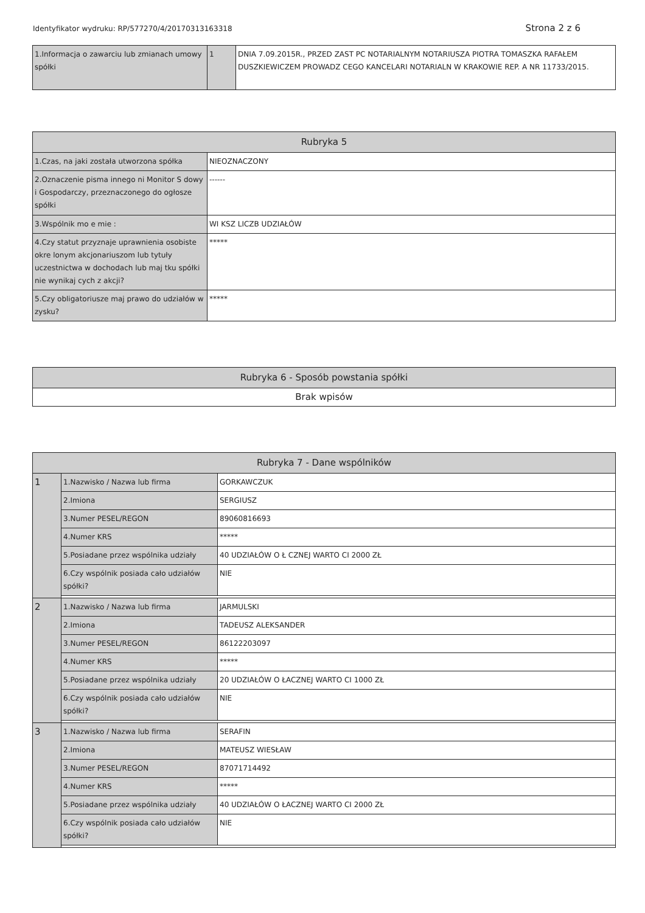Identyfikator wydruku: RP/577270/4/20170313163318 Strona 2 z 6
| 1.Informacja o zawarciu lub zmianach umowy spółki | 1 | DNIA 7.09.2015R., PRZED ZAST PC NOTARIALNYM NOTARIUSZA PIOTRA TOMASZKA RAFAŁEM DUSZKIEWICZEM PROWADZ CEGO KANCELARI NOTARIALN W KRAKOWIE REP. A NR 11733/2015. |
| Rubryka 5 | |
| --- | --- |
| 1.Czas, na jaki została utworzona spółka | NIEOZNACZONY |
| 2.Oznaczenie pisma innego ni Monitor S dowy i Gospodarczy, przeznaczonego do ogłosze spółki | ------ |
| 3.Wspólnik mo e mie : | WI KSZ LICZB UDZIAŁÓW |
| 4.Czy statut przyznaje uprawnienia osobiste okre lonym akcjonariuszom lub tytuły uczestnictwa w dochodach lub maj tku spółki nie wynikaj cych z akcji? | ***** |
| 5.Czy obligatoriusze maj prawo do udziałów w zysku? | ***** |
| Rubryka 6 - Sposób powstania spółki |
| --- |
| Brak wpisów |
| Rubryka 7 - Dane wspólników | | |
| --- | --- | --- |
| 1 | 1.Nazwisko / Nazwa lub firma | GORKAWCZUK |
| | 2.Imiona | SERGIUSZ |
| | 3.Numer PESEL/REGON | 89060816693 |
| | 4.Numer KRS | ***** |
| | 5.Posiadane przez wspólnika udziały | 40 UDZIAŁÓW O Ł CZNEJ WARTO CI 2000 ZŁ |
| | 6.Czy wspólnik posiada cało udziałów spółki? | NIE |
| 2 | 1.Nazwisko / Nazwa lub firma | JARMULSKI |
| | 2.Imiona | TADEUSZ ALEKSANDER |
| | 3.Numer PESEL/REGON | 86122203097 |
| | 4.Numer KRS | ***** |
| | 5.Posiadane przez wspólnika udziały | 20 UDZIAŁÓW O ŁACZNEJ WARTO CI 1000 ZŁ |
| | 6.Czy wspólnik posiada cało udziałów spółki? | NIE |
| 3 | 1.Nazwisko / Nazwa lub firma | SERAFIN |
| | 2.Imiona | MATEUSZ WIESŁAW |
| | 3.Numer PESEL/REGON | 87071714492 |
| | 4.Numer KRS | ***** |
| | 5.Posiadane przez wspólnika udziały | 40 UDZIAŁÓW O ŁACZNEJ WARTO CI 2000 ZŁ |
| | 6.Czy wspólnik posiada cało udziałów spółki? | NIE |